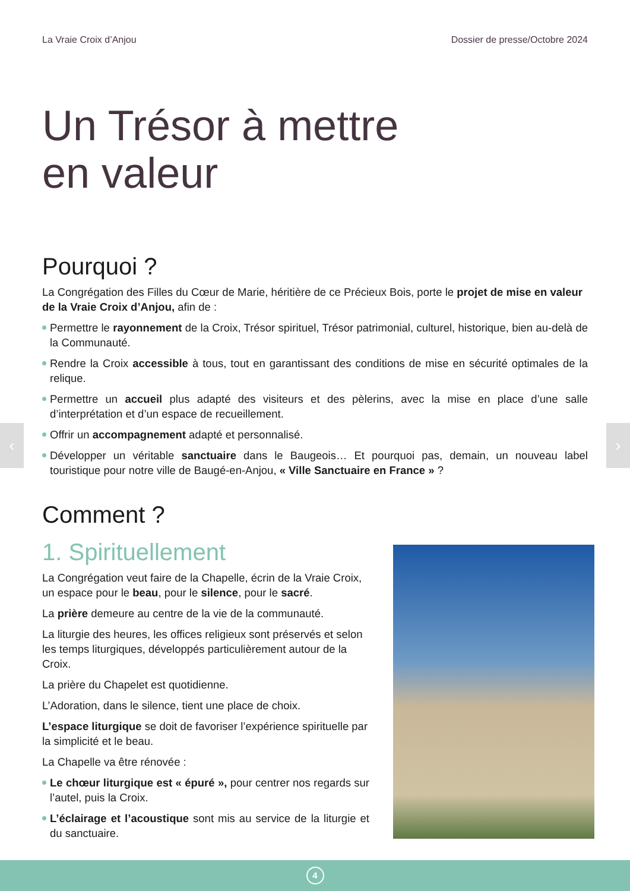La Vraie Croix d’Anjou Dossier de presse/Octobre 2024
Un Trésor à mettre
en valeur
Pourquoi ?
La Congrégation des Filles du Cœur de Marie, héritière de ce Précieux Bois, porte le projet de mise en valeur de la Vraie Croix d’Anjou, afin de :
Permettre le rayonnement de la Croix, Trésor spirituel, Trésor patrimonial, culturel, historique, bien au-delà de la Communauté.
Rendre la Croix accessible à tous, tout en garantissant des conditions de mise en sécurité optimales de la relique.
Permettre un accueil plus adapté des visiteurs et des pèlerins, avec la mise en place d’une salle d’interprétation et d’un espace de recueillement.
Offrir un accompagnement adapté et personnalisé.
Développer un véritable sanctuaire dans le Baugeois… Et pourquoi pas, demain, un nouveau label touristique pour notre ville de Baugé-en-Anjou, « Ville Sanctuaire en France » ?
Comment ?
1. Spirituellement
La Congrégation veut faire de la Chapelle, écrin de la Vraie Croix, un espace pour le beau, pour le silence, pour le sacré.
La prière demeure au centre de la vie de la communauté.
La liturgie des heures, les offices religieux sont préservés et selon les temps liturgiques, développés particulièrement autour de la Croix.
La prière du Chapelet est quotidienne.
L’Adoration, dans le silence, tient une place de choix.
L’espace liturgique se doit de favoriser l’expérience spirituelle par la simplicité et le beau.
La Chapelle va être rénovée :
Le chœur liturgique est « épuré », pour centrer nos regards sur l’autel, puis la Croix.
L’éclairage et l’acoustique sont mis au service de la liturgie et du sanctuaire.
‹ ›
4